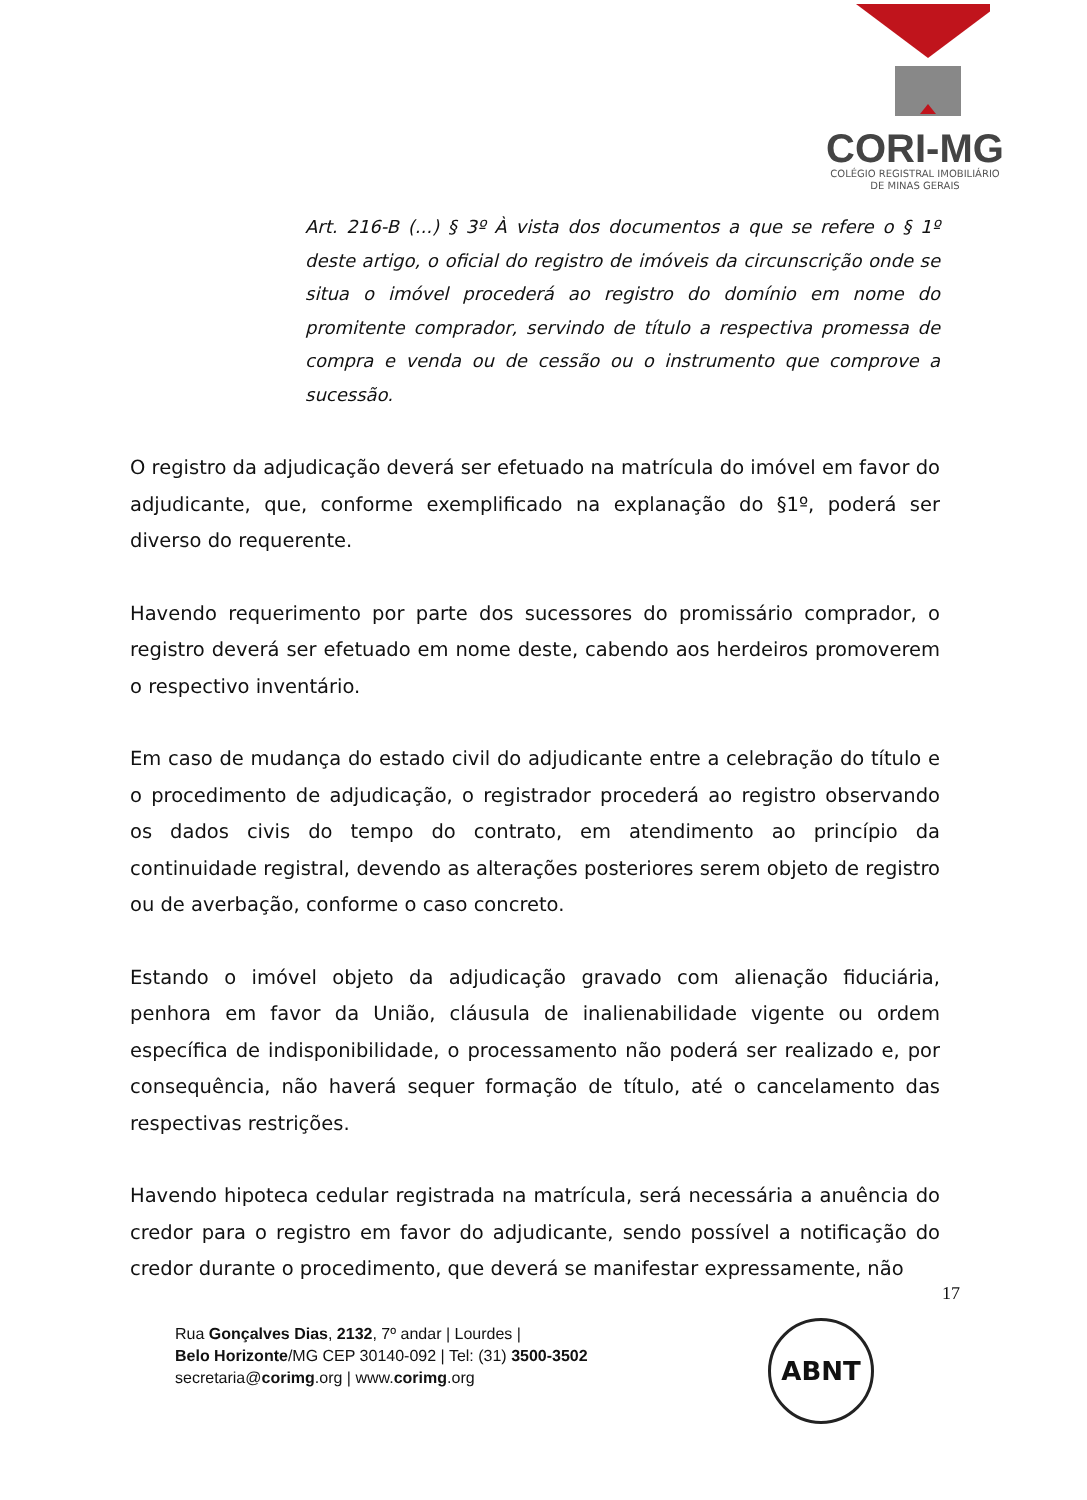CORI-MG
COLÉGIO REGISTRAL IMOBILIÁRIO
DE MINAS GERAIS
Art. 216-B (...) § 3º À vista dos documentos a que se refere o § 1º deste artigo, o oficial do registro de imóveis da circunscrição onde se situa o imóvel procederá ao registro do domínio em nome do promitente comprador, servindo de título a respectiva promessa de compra e venda ou de cessão ou o instrumento que comprove a sucessão.
O registro da adjudicação deverá ser efetuado na matrícula do imóvel em favor do adjudicante, que, conforme exemplificado na explanação do §1º, poderá ser diverso do requerente.
Havendo requerimento por parte dos sucessores do promissário comprador, o registro deverá ser efetuado em nome deste, cabendo aos herdeiros promoverem o respectivo inventário.
Em caso de mudança do estado civil do adjudicante entre a celebração do título e o procedimento de adjudicação, o registrador procederá ao registro observando os dados civis do tempo do contrato, em atendimento ao princípio da continuidade registral, devendo as alterações posteriores serem objeto de registro ou de averbação, conforme o caso concreto.
Estando o imóvel objeto da adjudicação gravado com alienação fiduciária, penhora em favor da União, cláusula de inalienabilidade vigente ou ordem específica de indisponibilidade, o processamento não poderá ser realizado e, por consequência, não haverá sequer formação de título, até o cancelamento das respectivas restrições.
Havendo hipoteca cedular registrada na matrícula, será necessária a anuência do credor para o registro em favor do adjudicante, sendo possível a notificação do credor durante o procedimento, que deverá se manifestar expressamente, não
17
Rua Gonçalves Dias, 2132, 7º andar | Lourdes |
Belo Horizonte/MG CEP 30140-092 | Tel: (31) 3500-3502
secretaria@corimg.org | www.corimg.org
ABNT